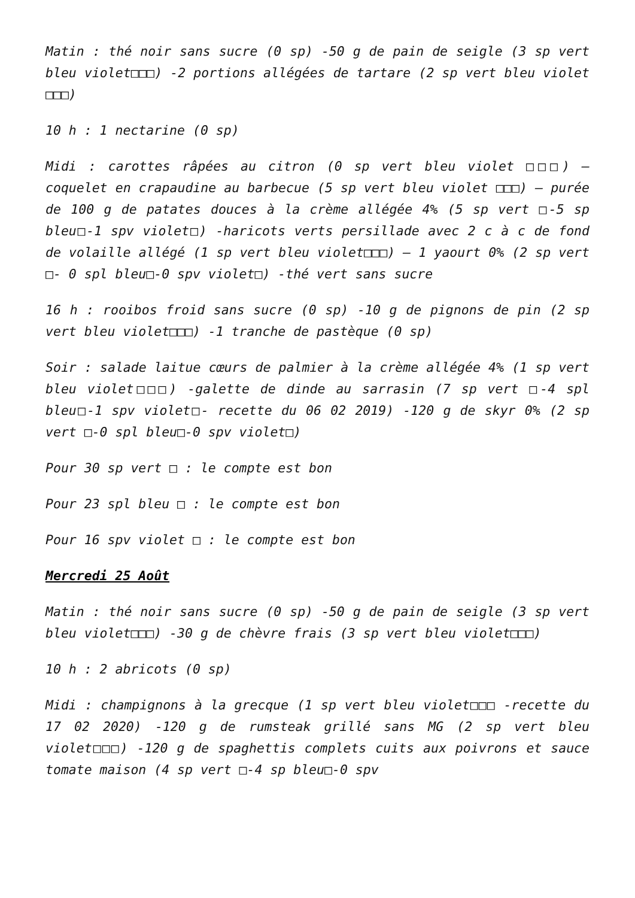Matin : thé noir sans sucre (0 sp) -50 g de pain de seigle (3 sp vert bleu violet□□□) -2 portions allégées de tartare (2 sp vert bleu violet □□□)
10 h : 1 nectarine (0 sp)
Midi : carottes râpées au citron (0 sp vert bleu violet □□□) – coquelet en crapaudine au barbecue (5 sp vert bleu violet □□□) – purée de 100 g de patates douces à la crème allégée 4% (5 sp vert □-5 sp bleu□-1 spv violet□) -haricots verts persillade avec 2 c à c de fond de volaille allégé (1 sp vert bleu violet□□□) – 1 yaourt 0% (2 sp vert □- 0 spl bleu□-0 spv violet□) -thé vert sans sucre
16 h : rooibos froid sans sucre (0 sp) -10 g de pignons de pin (2 sp vert bleu violet□□□) -1 tranche de pastèque (0 sp)
Soir : salade laitue cœurs de palmier à la crème allégée 4% (1 sp vert bleu violet□□□) -galette de dinde au sarrasin (7 sp vert □-4 spl bleu□-1 spv violet□- recette du 06 02 2019) -120 g de skyr 0% (2 sp vert □-0 spl bleu□-0 spv violet□)
Pour 30 sp vert □ : le compte est bon
Pour 23 spl bleu □ : le compte est bon
Pour 16 spv violet □ : le compte est bon
Mercredi 25 Août
Matin : thé noir sans sucre (0 sp) -50 g de pain de seigle (3 sp vert bleu violet□□□) -30 g de chèvre frais (3 sp vert bleu violet□□□)
10 h : 2 abricots (0 sp)
Midi : champignons à la grecque (1 sp vert bleu violet□□□ -recette du 17 02 2020) -120 g de rumsteak grillé sans MG (2 sp vert bleu violet□□□) -120 g de spaghettis complets cuits aux poivrons et sauce tomate maison (4 sp vert □-4 sp bleu□-0 spv